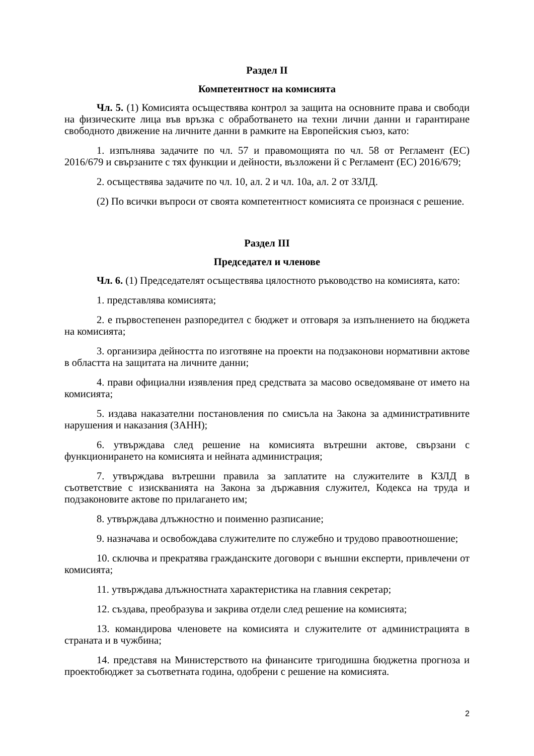Раздел II
Компетентност на комисията
Чл. 5. (1) Комисията осъществява контрол за защита на основните права и свободи на физическите лица във връзка с обработването на техни лични данни и гарантиране свободното движение на личните данни в рамките на Европейския съюз, като:
1. изпълнява задачите по чл. 57 и правомощията по чл. 58 от Регламент (ЕС) 2016/679 и свързаните с тях функции и дейности, възложени й с Регламент (ЕС) 2016/679;
2. осъществява задачите по чл. 10, ал. 2 и чл. 10а, ал. 2 от ЗЗЛД.
(2) По всички въпроси от своята компетентност комисията се произнася с решение.
Раздел III
Председател и членове
Чл. 6. (1) Председателят осъществява цялостното ръководство на комисията, като:
1. представлява комисията;
2. е първостепенен разпоредител с бюджет и отговаря за изпълнението на бюджета на комисията;
3. организира дейността по изготвяне на проекти на подзаконови нормативни актове в областта на защитата на личните данни;
4. прави официални изявления пред средствата за масово осведомяване от името на комисията;
5. издава наказателни постановления по смисъла на Закона за административните нарушения и наказания (ЗАНН);
6. утвърждава след решение на комисията вътрешни актове, свързани с функционирането на комисията и нейната администрация;
7. утвърждава вътрешни правила за заплатите на служителите в КЗЛД в съответствие с изискванията на Закона за държавния служител, Кодекса на труда и подзаконовите актове по прилагането им;
8. утвърждава длъжностно и поименно разписание;
9. назначава и освобождава служителите по служебно и трудово правоотношение;
10. сключва и прекратява гражданските договори с външни експерти, привлечени от комисията;
11. утвърждава длъжностната характеристика на главния секретар;
12. създава, преобразува и закрива отдели след решение на комисията;
13. командирова членовете на комисията и служителите от администрацията в страната и в чужбина;
14. представя на Министерството на финансите тригодишна бюджетна прогноза и проектобюджет за съответната година, одобрени с решение на комисията.
2